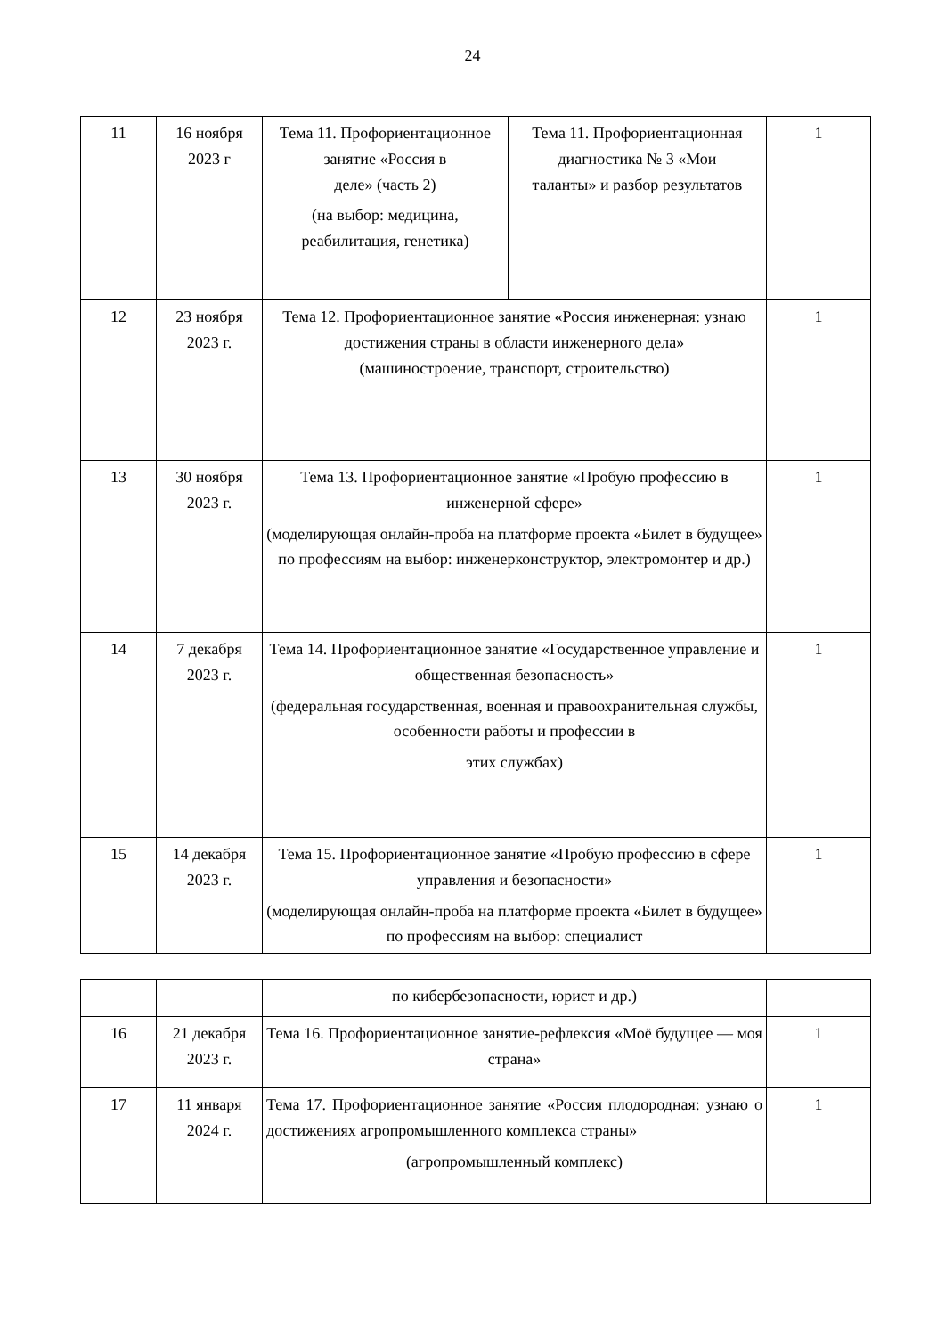24
| 11 | 16 ноября 2023 г | Тема 11. Профориентационное занятие «Россия в деле» (часть 2) (на выбор: медицина, реабилитация, генетика) | Тема 11. Профориентационная диагностика № 3 «Мои таланты» и разбор результатов | 1 |
| 12 | 23 ноября 2023 г. | Тема 12. Профориентационное занятие «Россия инженерная: узнаю достижения страны в области инженерного дела» (машиностроение, транспорт, строительство) | | 1 |
| 13 | 30 ноября 2023 г. | Тема 13. Профориентационное занятие «Пробую профессию в инженерной сфере» (моделирующая онлайн-проба на платформе проекта «Билет в будущее» по профессиям на выбор: инженерконструктор, электромонтер и др.) | | 1 |
| 14 | 7 декабря 2023 г. | Тема 14. Профориентационное занятие «Государственное управление и общественная безопасность» (федеральная государственная, военная и правоохранительная службы, особенности работы и профессии в этих службах) | | 1 |
| 15 | 14 декабря 2023 г. | Тема 15. Профориентационное занятие «Пробую профессию в сфере управления и безопасности» (моделирующая онлайн-проба на платформе проекта «Билет в будущее» по профессиям на выбор: специалист | | 1 |
| | | по кибербезопасности, юрист и др.) | |
| 16 | 21 декабря 2023 г. | Тема 16. Профориентационное занятие-рефлексия «Моё будущее — моя страна» | 1 |
| 17 | 11 января 2024 г. | Тема 17. Профориентационное занятие «Россия плодородная: узнаю о достижениях агропромышленного комплекса страны» (агропромышленный комплекс) | 1 |